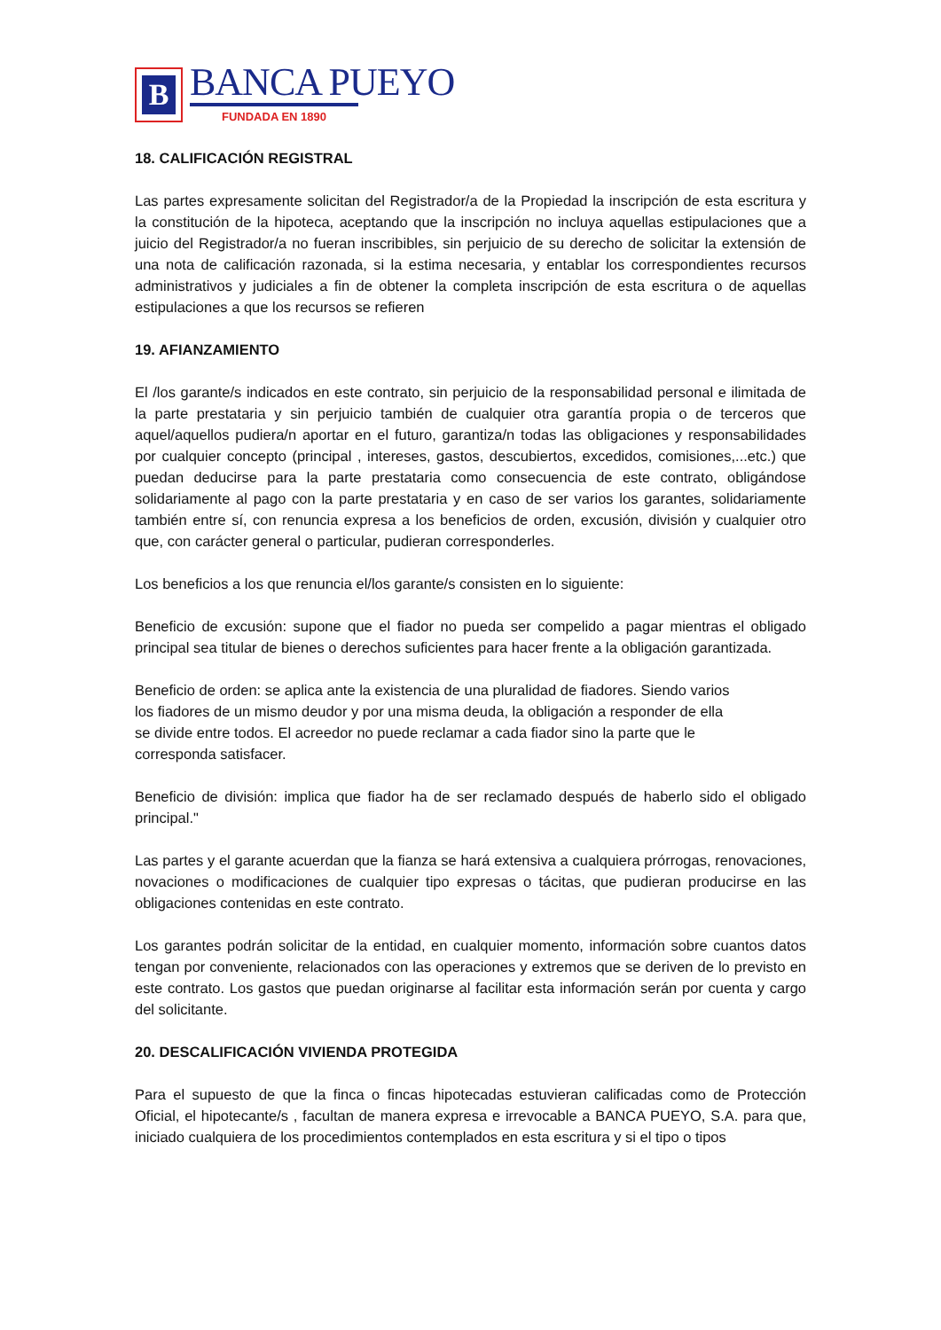B
BANCA PUEYO
FUNDADA EN 1890
18. CALIFICACIÓN REGISTRAL
Las partes expresamente solicitan del Registrador/a de la Propiedad la inscripción de esta escritura y la constitución de la hipoteca, aceptando que la inscripción no incluya aquellas estipulaciones que a juicio del Registrador/a no fueran inscribibles, sin perjuicio de su derecho de solicitar la extensión de una nota de calificación razonada, si la estima necesaria, y entablar los correspondientes recursos administrativos y judiciales a fin de obtener la completa inscripción de esta escritura o de aquellas estipulaciones a que los recursos se refieren
19. AFIANZAMIENTO
El /los garante/s indicados en este contrato, sin perjuicio de la responsabilidad personal e ilimitada de la parte prestataria y sin perjuicio también de cualquier otra garantía propia o de terceros que aquel/aquellos pudiera/n aportar en el futuro, garantiza/n todas las obligaciones y responsabilidades por cualquier concepto (principal , intereses, gastos, descubiertos, excedidos, comisiones,...etc.) que puedan deducirse para la parte prestataria como consecuencia de este contrato, obligándose solidariamente al pago con la parte prestataria y en caso de ser varios los garantes, solidariamente también entre sí, con renuncia expresa a los beneficios de orden, excusión, división y cualquier otro que, con carácter general o particular, pudieran corresponderles.
Los beneficios a los que renuncia el/los garante/s consisten en lo siguiente:
Beneficio de excusión: supone que el fiador no pueda ser compelido a pagar mientras el obligado principal sea titular de bienes o derechos suficientes para hacer frente a la obligación garantizada.
Beneficio de orden: se aplica ante la existencia de una pluralidad de fiadores. Siendo varios los fiadores de un mismo deudor y por una misma deuda, la obligación a responder de ella se divide entre todos. El acreedor no puede reclamar a cada fiador sino la parte que le corresponda satisfacer.
Beneficio de división: implica que fiador ha de ser reclamado después de haberlo sido el obligado principal."
Las partes y el garante acuerdan que la fianza se hará extensiva a cualquiera prórrogas, renovaciones, novaciones o modificaciones de cualquier tipo expresas o tácitas, que pudieran producirse en las obligaciones contenidas en este contrato.
Los garantes podrán solicitar de la entidad, en cualquier momento, información sobre cuantos datos tengan por conveniente, relacionados con las operaciones y extremos que se deriven de lo previsto en este contrato. Los gastos que puedan originarse al facilitar esta información serán por cuenta y cargo del solicitante.
20. DESCALIFICACIÓN VIVIENDA PROTEGIDA
Para el supuesto de que la finca o fincas hipotecadas estuvieran calificadas como de Protección Oficial, el hipotecante/s , facultan de manera expresa e irrevocable a BANCA PUEYO, S.A. para que, iniciado cualquiera de los procedimientos contemplados en esta escritura y si el tipo o tipos